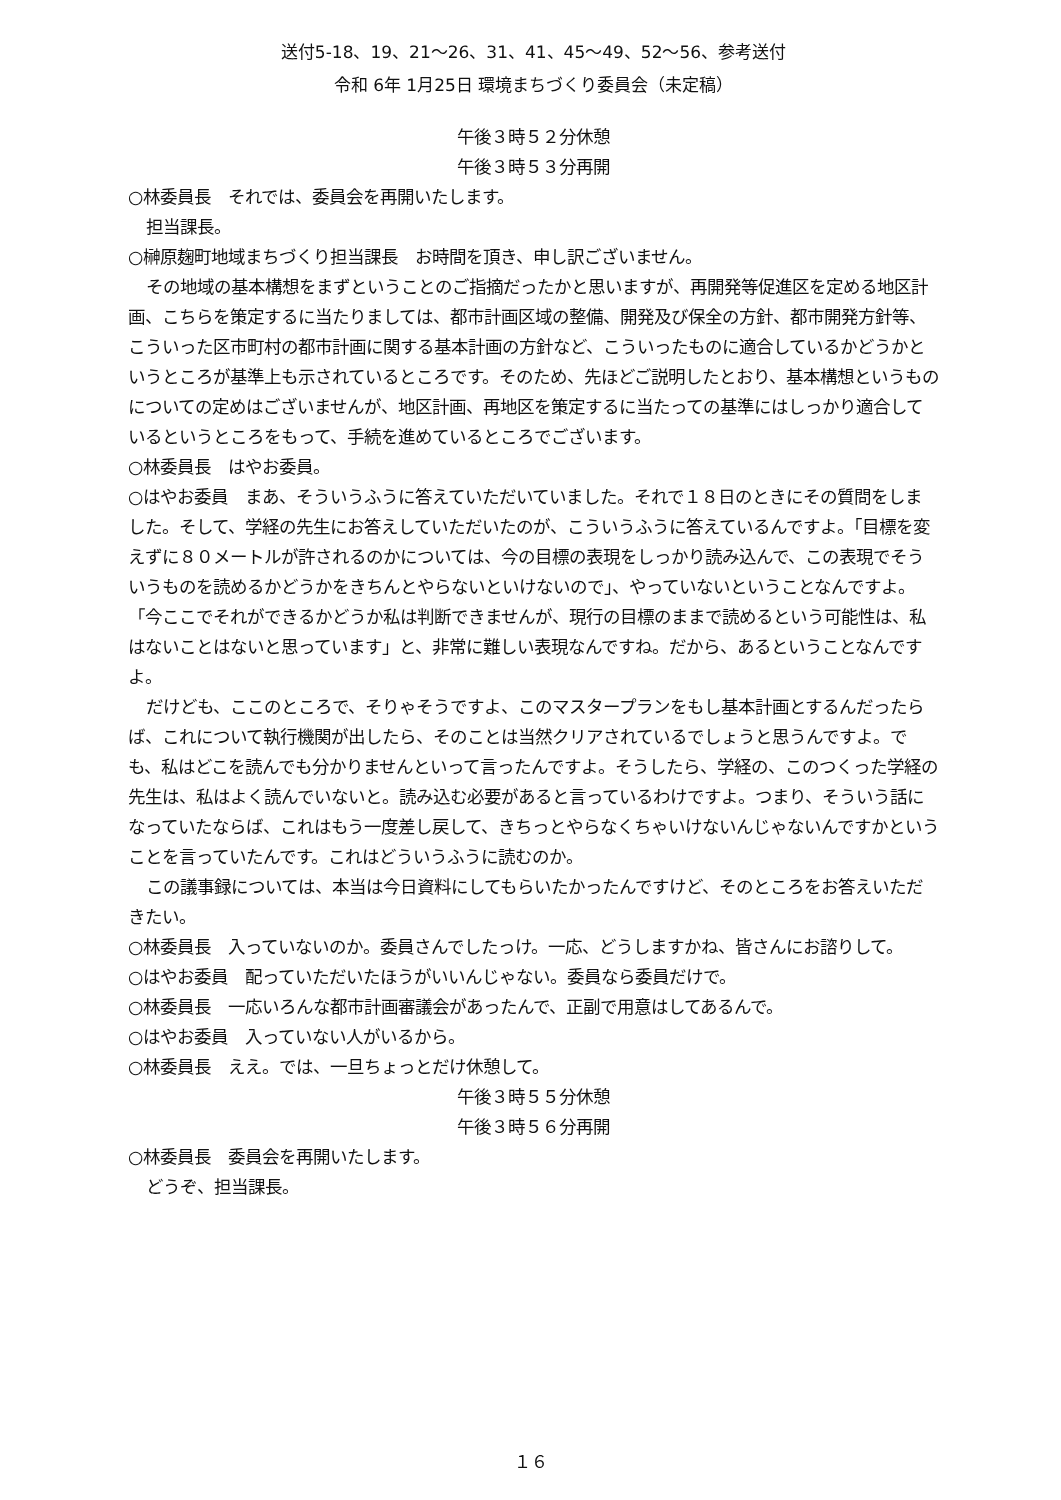送付5-18、19、21～26、31、41、45～49、52～56、参考送付
令和 6年 1月25日 環境まちづくり委員会（未定稿）
午後３時５２分休憩
午後３時５３分再開
○林委員長　それでは、委員会を再開いたします。
担当課長。
○榊原麹町地域まちづくり担当課長　お時間を頂き、申し訳ございません。
その地域の基本構想をまずということのご指摘だったかと思いますが、再開発等促進区を定める地区計画、こちらを策定するに当たりましては、都市計画区域の整備、開発及び保全の方針、都市開発方針等、こういった区市町村の都市計画に関する基本計画の方針など、こういったものに適合しているかどうかというところが基準上も示されているところです。そのため、先ほどご説明したとおり、基本構想というものについての定めはございませんが、地区計画、再地区を策定するに当たっての基準にはしっかり適合しているというところをもって、手続を進めているところでございます。
○林委員長　はやお委員。
○はやお委員　まあ、そういうふうに答えていただいていました。それで１８日のときにその質問をしました。そして、学経の先生にお答えしていただいたのが、こういうふうに答えているんですよ。「目標を変えずに８０メートルが許されるのかについては、今の目標の表現をしっかり読み込んで、この表現でそういうものを読めるかどうかをきちんとやらないといけないので」、やっていないということなんですよ。「今ここでそれができるかどうか私は判断できませんが、現行の目標のままで読めるという可能性は、私はないことはないと思っています」と、非常に難しい表現なんですね。だから、あるということなんですよ。
だけども、ここのところで、そりゃそうですよ、このマスタープランをもし基本計画とするんだったらば、これについて執行機関が出したら、そのことは当然クリアされているでしょうと思うんですよ。でも、私はどこを読んでも分かりませんといって言ったんですよ。そうしたら、学経の、このつくった学経の先生は、私はよく読んでいないと。読み込む必要があると言っているわけですよ。つまり、そういう話になっていたならば、これはもう一度差し戻して、きちっとやらなくちゃいけないんじゃないんですかということを言っていたんです。これはどういうふうに読むのか。
この議事録については、本当は今日資料にしてもらいたかったんですけど、そのところをお答えいただきたい。
○林委員長　入っていないのか。委員さんでしたっけ。一応、どうしますかね、皆さんにお諮りして。
○はやお委員　配っていただいたほうがいいんじゃない。委員なら委員だけで。
○林委員長　一応いろんな都市計画審議会があったんで、正副で用意はしてあるんで。
○はやお委員　入っていない人がいるから。
○林委員長　ええ。では、一旦ちょっとだけ休憩して。
午後３時５５分休憩
午後３時５６分再開
○林委員長　委員会を再開いたします。
どうぞ、担当課長。
１６